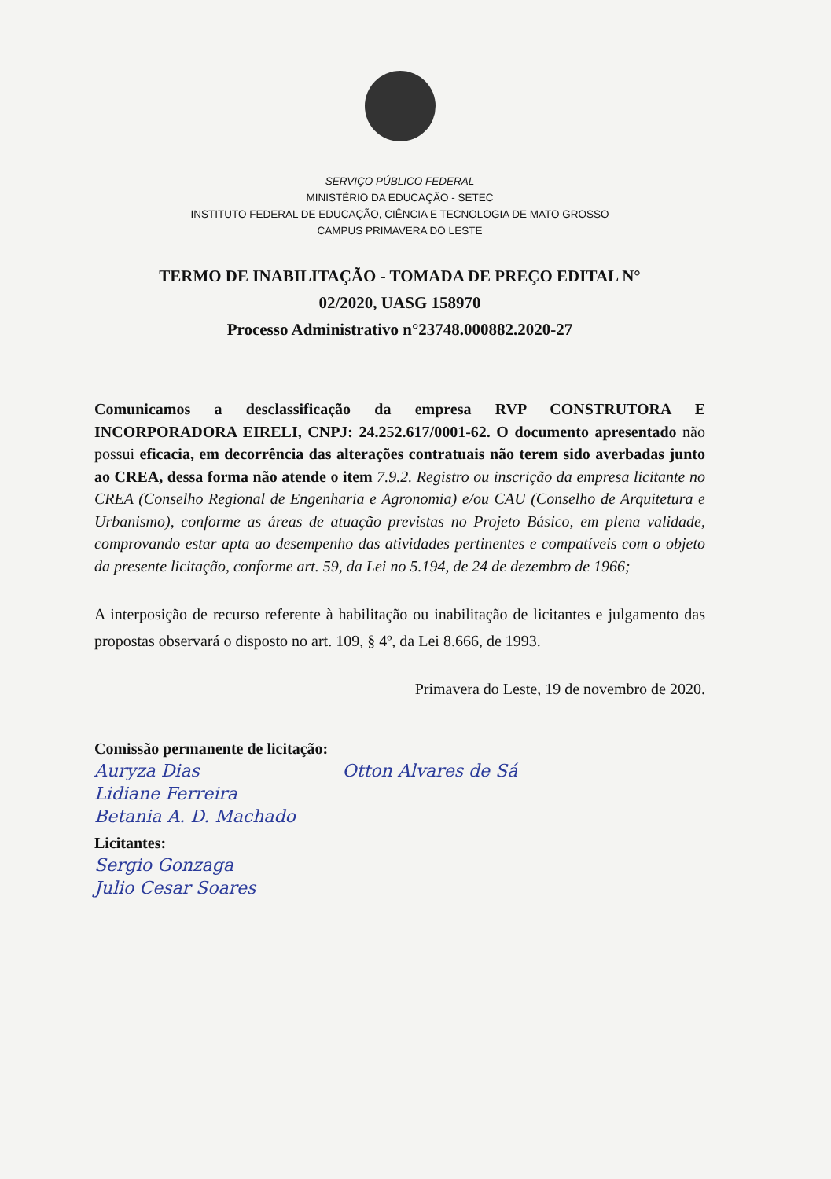SERVIÇO PÚBLICO FEDERAL
MINISTÉRIO DA EDUCAÇÃO - SETEC
INSTITUTO FEDERAL DE EDUCAÇÃO, CIÊNCIA E TECNOLOGIA DE MATO GROSSO
CAMPUS PRIMAVERA DO LESTE
TERMO DE INABILITAÇÃO - TOMADA DE PREÇO EDITAL N°
02/2020, UASG 158970
Processo Administrativo n°23748.000882.2020-27
Comunicamos a desclassificação da empresa RVP CONSTRUTORA E INCORPORADORA EIRELI, CNPJ: 24.252.617/0001-62. O documento apresentado não possui eficacia, em decorrência das alterações contratuais não terem sido averbadas junto ao CREA, dessa forma não atende o item 7.9.2. Registro ou inscrição da empresa licitante no CREA (Conselho Regional de Engenharia e Agronomia) e/ou CAU (Conselho de Arquitetura e Urbanismo), conforme as áreas de atuação previstas no Projeto Básico, em plena validade, comprovando estar apta ao desempenho das atividades pertinentes e compatíveis com o objeto da presente licitação, conforme art. 59, da Lei no 5.194, de 24 de dezembro de 1966;
A interposição de recurso referente à habilitação ou inabilitação de licitantes e julgamento das propostas observará o disposto no art. 109, § 4º, da Lei 8.666, de 1993.
Primavera do Leste, 19 de novembro de 2020.
Comissão permanente de licitação:
Auryza Dias Otton Alvares de Sá
Lidiane Ferreira
Betania A. D. Machado
Licitantes:
Sergio Gonzaga
Julio Cesar Soares